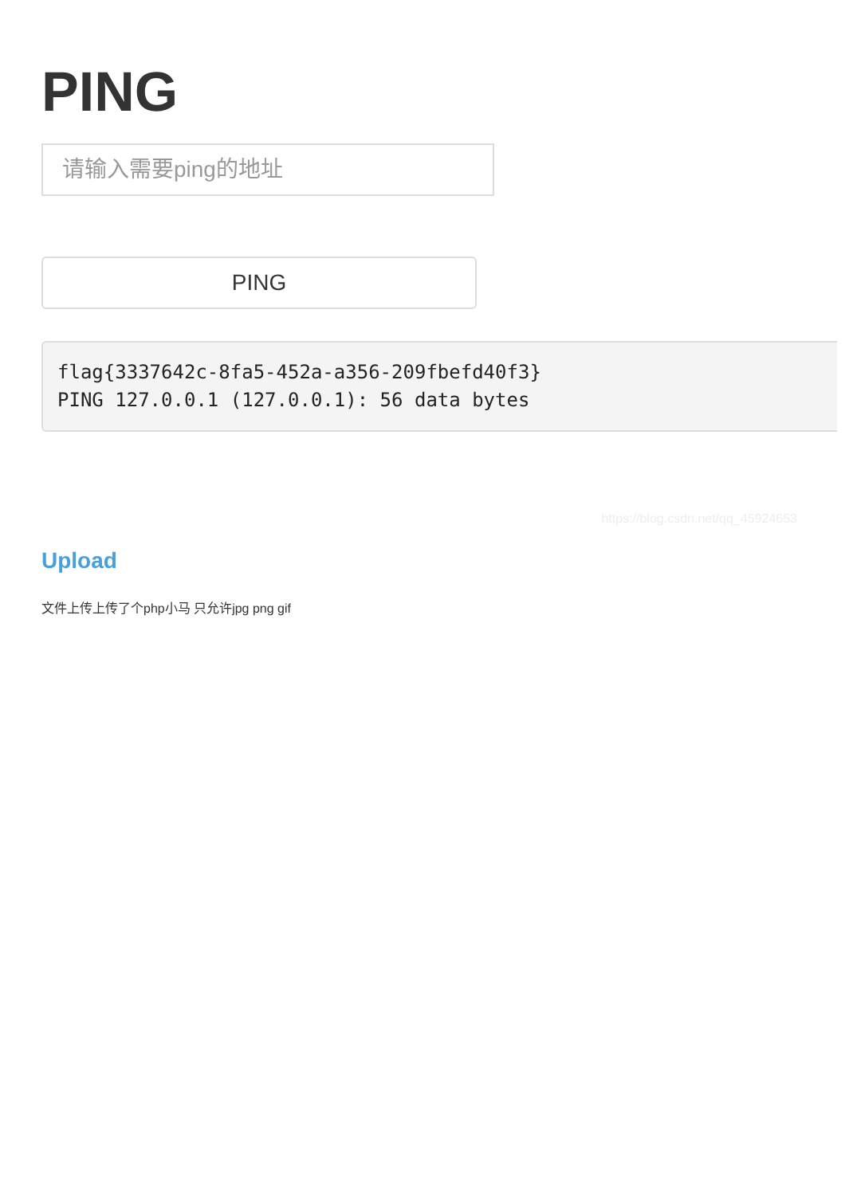PING
请输入需要ping的地址
PING
flag{3337642c-8fa5-452a-a356-209fbefd40f3}
PING 127.0.0.1 (127.0.0.1): 56 data bytes
https://blog.csdn.net/qq_45924653
Upload
文件上传上传了个php小马 只允许jpg png gif